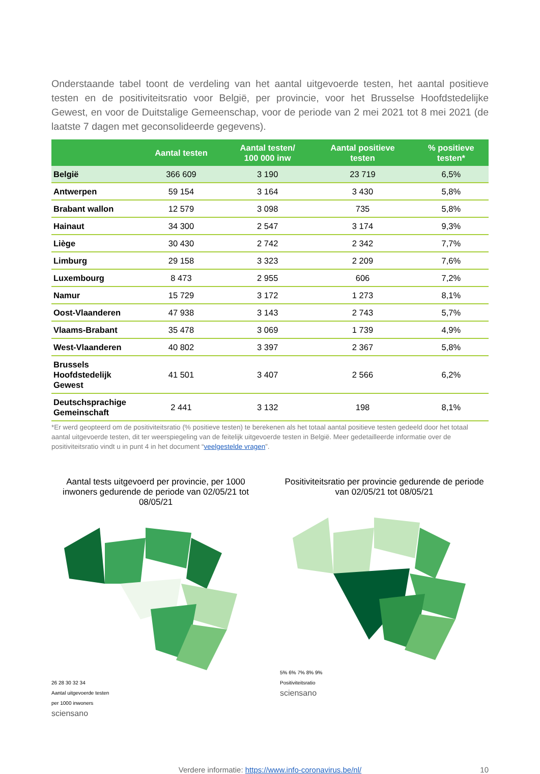Onderstaande tabel toont de verdeling van het aantal uitgevoerde testen, het aantal positieve testen en de positiviteitsratio voor België, per provincie, voor het Brusselse Hoofdstedelijke Gewest, en voor de Duitstalige Gemeenschap, voor de periode van 2 mei 2021 tot 8 mei 2021 (de laatste 7 dagen met geconsolideerde gegevens).
| | Aantal testen | Aantal testen/ 100 000 inw | Aantal positieve testen | % positieve testen* |
| --- | --- | --- | --- | --- |
| België | 366 609 | 3 190 | 23 719 | 6,5% |
| Antwerpen | 59 154 | 3 164 | 3 430 | 5,8% |
| Brabant wallon | 12 579 | 3 098 | 735 | 5,8% |
| Hainaut | 34 300 | 2 547 | 3 174 | 9,3% |
| Liège | 30 430 | 2 742 | 2 342 | 7,7% |
| Limburg | 29 158 | 3 323 | 2 209 | 7,6% |
| Luxembourg | 8 473 | 2 955 | 606 | 7,2% |
| Namur | 15 729 | 3 172 | 1 273 | 8,1% |
| Oost-Vlaanderen | 47 938 | 3 143 | 2 743 | 5,7% |
| Vlaams-Brabant | 35 478 | 3 069 | 1 739 | 4,9% |
| West-Vlaanderen | 40 802 | 3 397 | 2 367 | 5,8% |
| Brussels Hoofdstedelijk Gewest | 41 501 | 3 407 | 2 566 | 6,2% |
| Deutschsprachige Gemeinschaft | 2 441 | 3 132 | 198 | 8,1% |
*Er werd geopteerd om de positiviteitsratio (% positieve testen) te berekenen als het totaal aantal positieve testen gedeeld door het totaal aantal uitgevoerde testen, dit ter weerspiegeling van de feitelijk uitgevoerde testen in België. Meer gedetailleerde informatie over de positiviteitsratio vindt u in punt 4 in het document “veelgestelde vragen”.
Aantal tests uitgevoerd per provincie, per 1000 inwoners gedurende de periode van 02/05/21 tot 08/05/21
26 28 30 32 34
Aantal uitgevoerde testen
per 1000 inwoners
sciensano
Positiviteitsratio per provincie gedurende de periode van 02/05/21 tot 08/05/21
5% 6% 7% 8% 9%
Positiviteitsratio
sciensano
Verdere informatie: https://www.info-coronavirus.be/nl/ 10